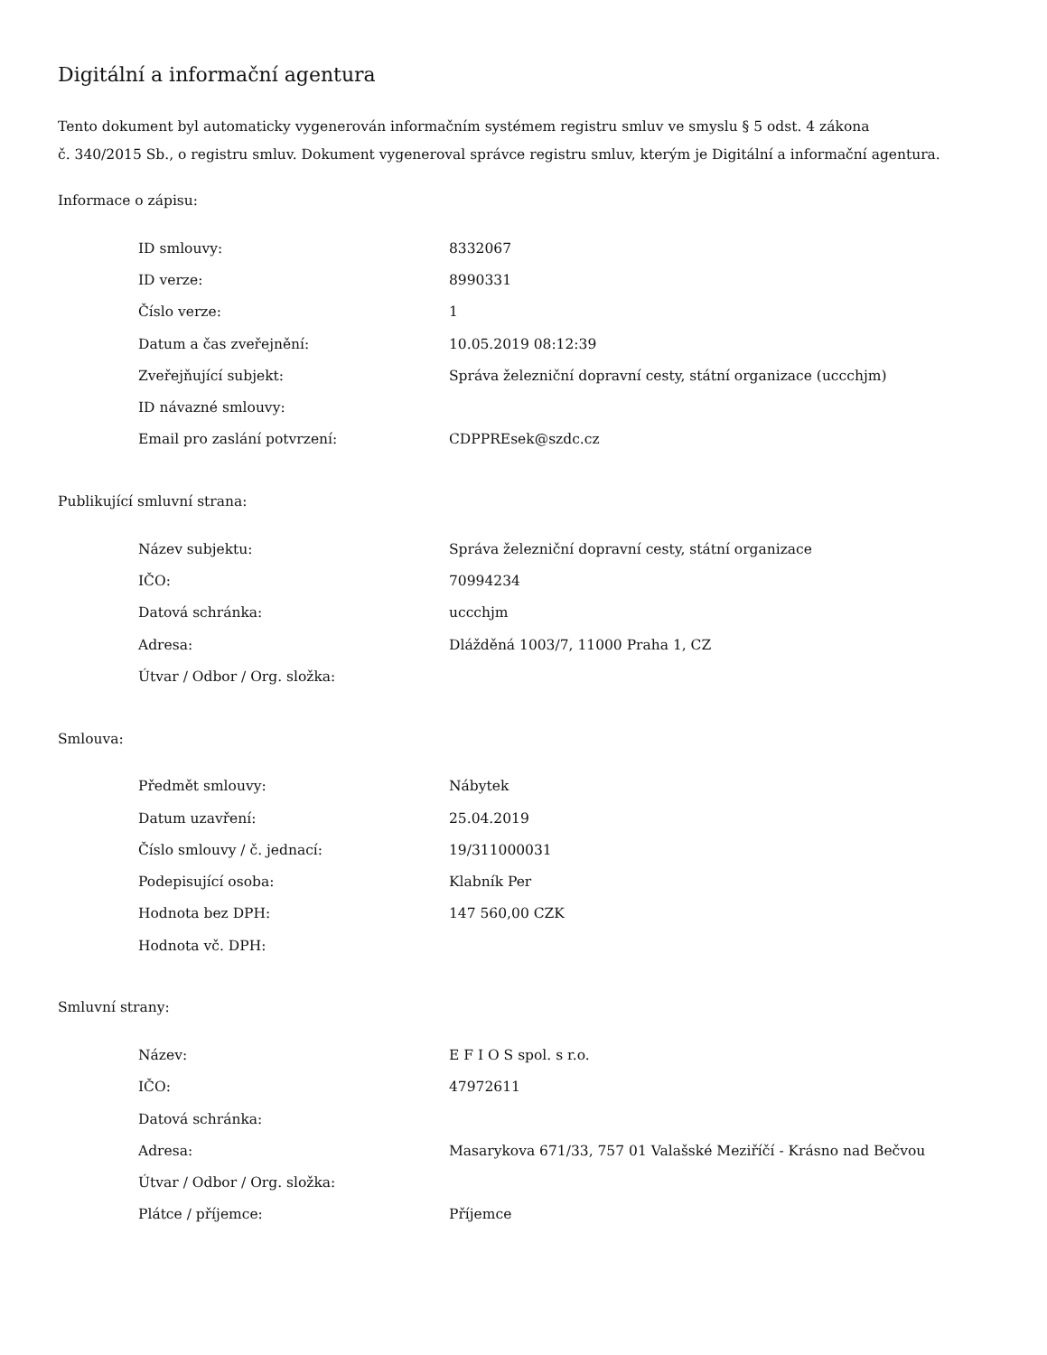Digitální a informační agentura
Tento dokument byl automaticky vygenerován informačním systémem registru smluv ve smyslu § 5 odst. 4 zákona
č. 340/2015 Sb., o registru smluv. Dokument vygeneroval správce registru smluv, kterým je Digitální a informační agentura.
Informace o zápisu:
| ID smlouvy: | 8332067 |
| ID verze: | 8990331 |
| Číslo verze: | 1 |
| Datum a čas zveřejnění: | 10.05.2019 08:12:39 |
| Zveřejňující subjekt: | Správa železniční dopravní cesty, státní organizace (uccchjm) |
| ID návazné smlouvy: | |
| Email pro zaslání potvrzení: | CDPPREsek@szdc.cz |
Publikující smluvní strana:
| Název subjektu: | Správa železniční dopravní cesty, státní organizace |
| IČO: | 70994234 |
| Datová schránka: | uccchjm |
| Adresa: | Dlážděná 1003/7, 11000 Praha 1, CZ |
| Útvar / Odbor / Org. složka: | |
Smlouva:
| Předmět smlouvy: | Nábytek |
| Datum uzavření: | 25.04.2019 |
| Číslo smlouvy / č. jednací: | 19/311000031 |
| Podepisující osoba: | Klabník Per |
| Hodnota bez DPH: | 147 560,00 CZK |
| Hodnota vč. DPH: | |
Smluvní strany:
| Název: | E F I O S spol. s r.o. |
| IČO: | 47972611 |
| Datová schránka: | |
| Adresa: | Masarykova 671/33, 757 01 Valašské Meziříčí - Krásno nad Bečvou |
| Útvar / Odbor / Org. složka: | |
| Plátce / příjemce: | Příjemce |